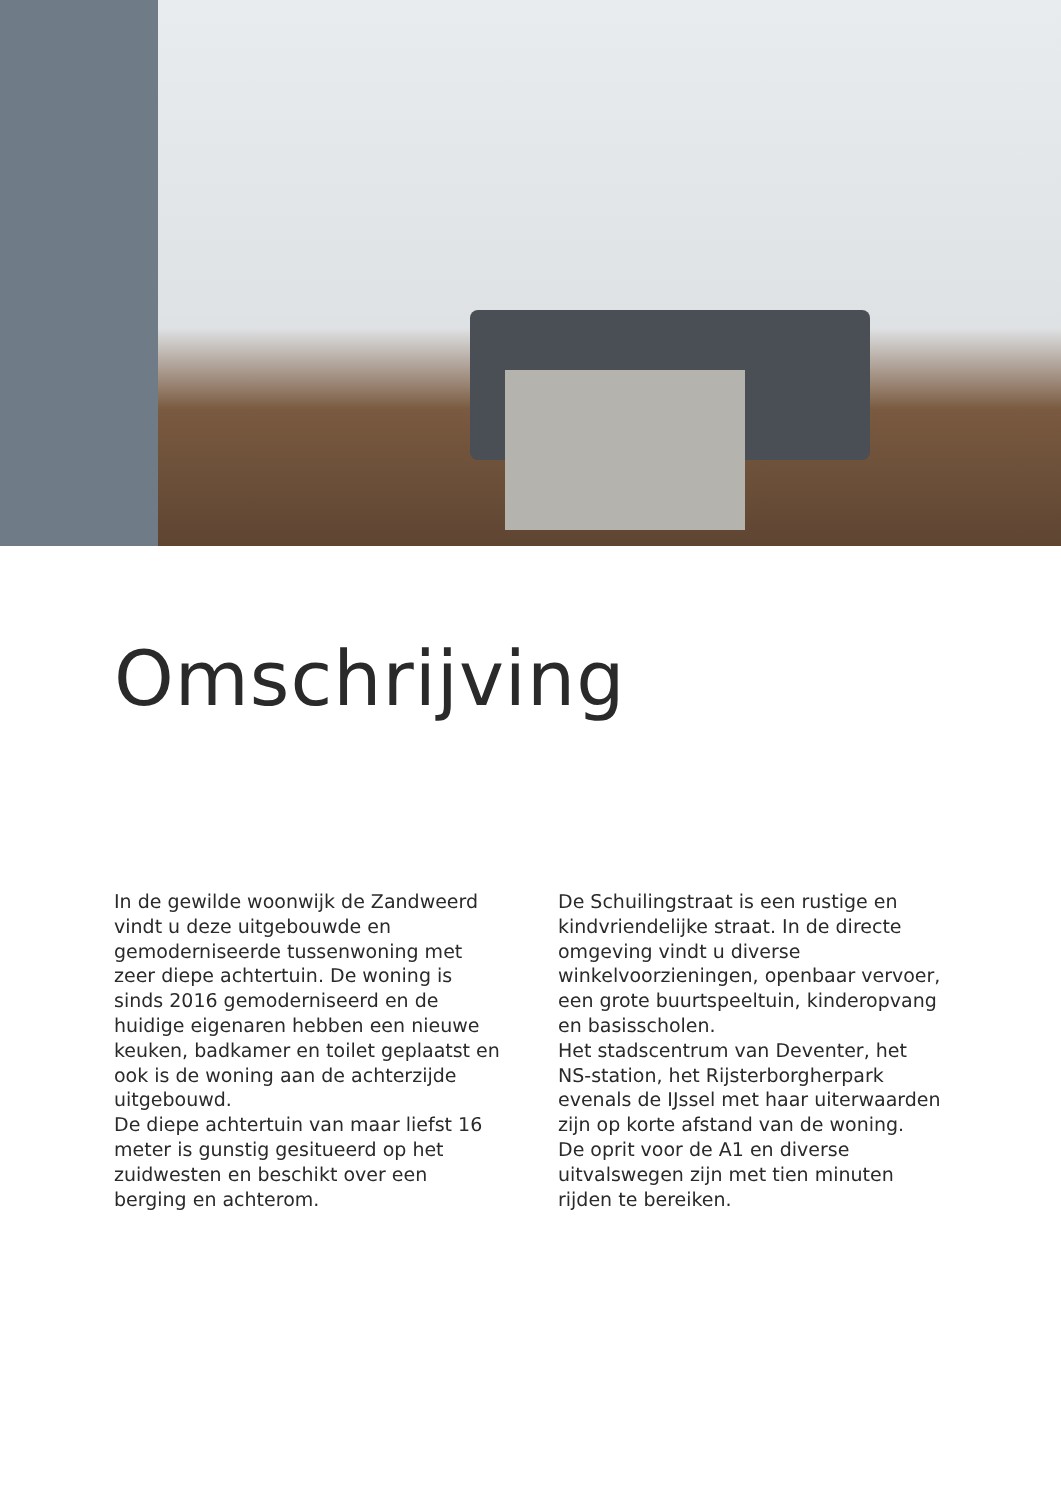Omschrijving
In de gewilde woonwijk de Zandweerd vindt u deze uitgebouwde en gemoderniseerde tussenwoning met zeer diepe achtertuin. De woning is sinds 2016 gemoderniseerd en de huidige eigenaren hebben een nieuwe keuken, badkamer en toilet geplaatst en ook is de woning aan de achterzijde uitgebouwd.
De diepe achtertuin van maar liefst 16 meter is gunstig gesitueerd op het zuidwesten en beschikt over een berging en achterom.
De Schuilingstraat is een rustige en kindvriendelijke straat. In de directe omgeving vindt u diverse winkelvoorzieningen, openbaar vervoer, een grote buurtspeeltuin, kinderopvang en basisscholen.
Het stadscentrum van Deventer, het NS-station, het Rijsterborgherpark evenals de IJssel met haar uiterwaarden zijn op korte afstand van de woning.
De oprit voor de A1 en diverse uitvalswegen zijn met tien minuten rijden te bereiken.